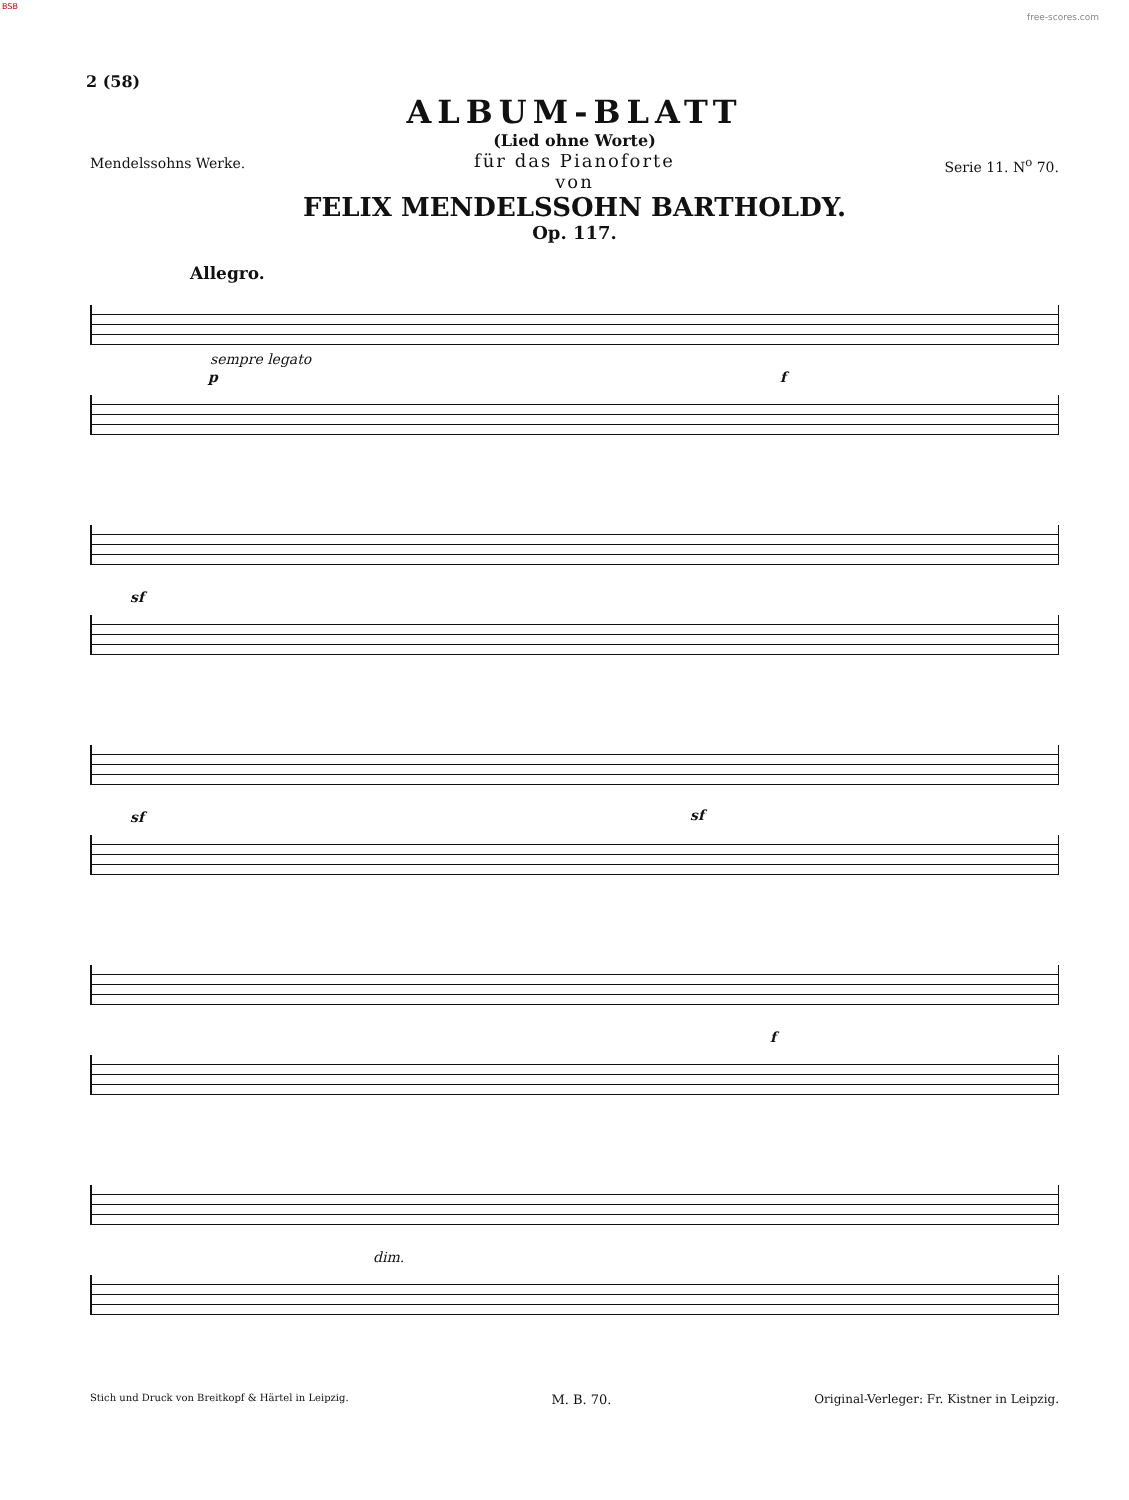BSB
free-scores.com
2 (58)
Mendelssohns Werke.
ALBUM-BLATT
(Lied ohne Worte)
für das Pianoforte
von
FELIX MENDELSSOHN BARTHOLDY.
Op. 117.
Serie 11. N<sup>o</sup> 70.
Allegro.
sempre legato
p f
sf
sf sf
f
dim.
Stich und Druck von Breitkopf & Härtel in Leipzig. M. B. 70. Original-Verleger: Fr. Kistner in Leipzig.